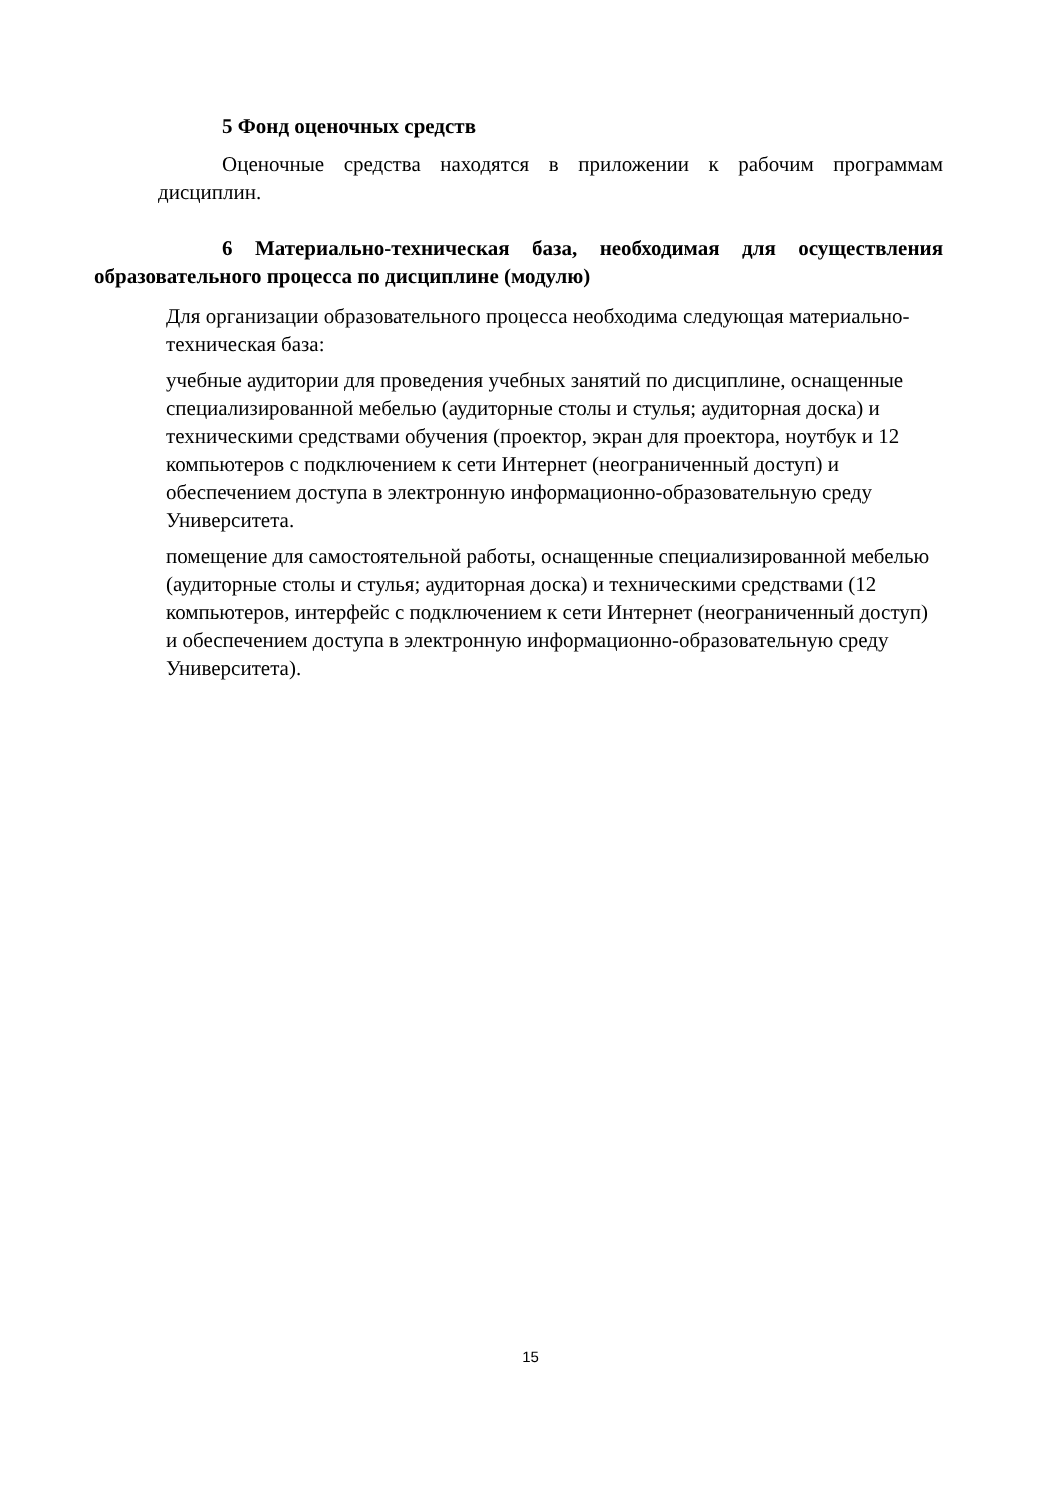5 Фонд оценочных средств
Оценочные средства находятся в приложении к рабочим программам дисциплин.
6 Материально-техническая база, необходимая для осуществления образовательного процесса по дисциплине (модулю)
Для организации образовательного процесса необходима следующая материально-техническая база:
учебные аудитории для проведения учебных занятий по дисциплине, оснащенные специализированной мебелью (аудиторные столы и стулья; аудиторная доска) и техническими средствами обучения (проектор, экран для проектора, ноутбук и 12 компьютеров с подключением к сети Интернет (неограниченный доступ) и обеспечением доступа в электронную информационно-образовательную среду Университета.
помещение для самостоятельной работы, оснащенные специализированной мебелью (аудиторные столы и стулья; аудиторная доска) и техническими средствами (12 компьютеров, интерфейс с подключением к сети Интернет (неограниченный доступ) и обеспечением доступа в электронную информационно-образовательную среду Университета).
15